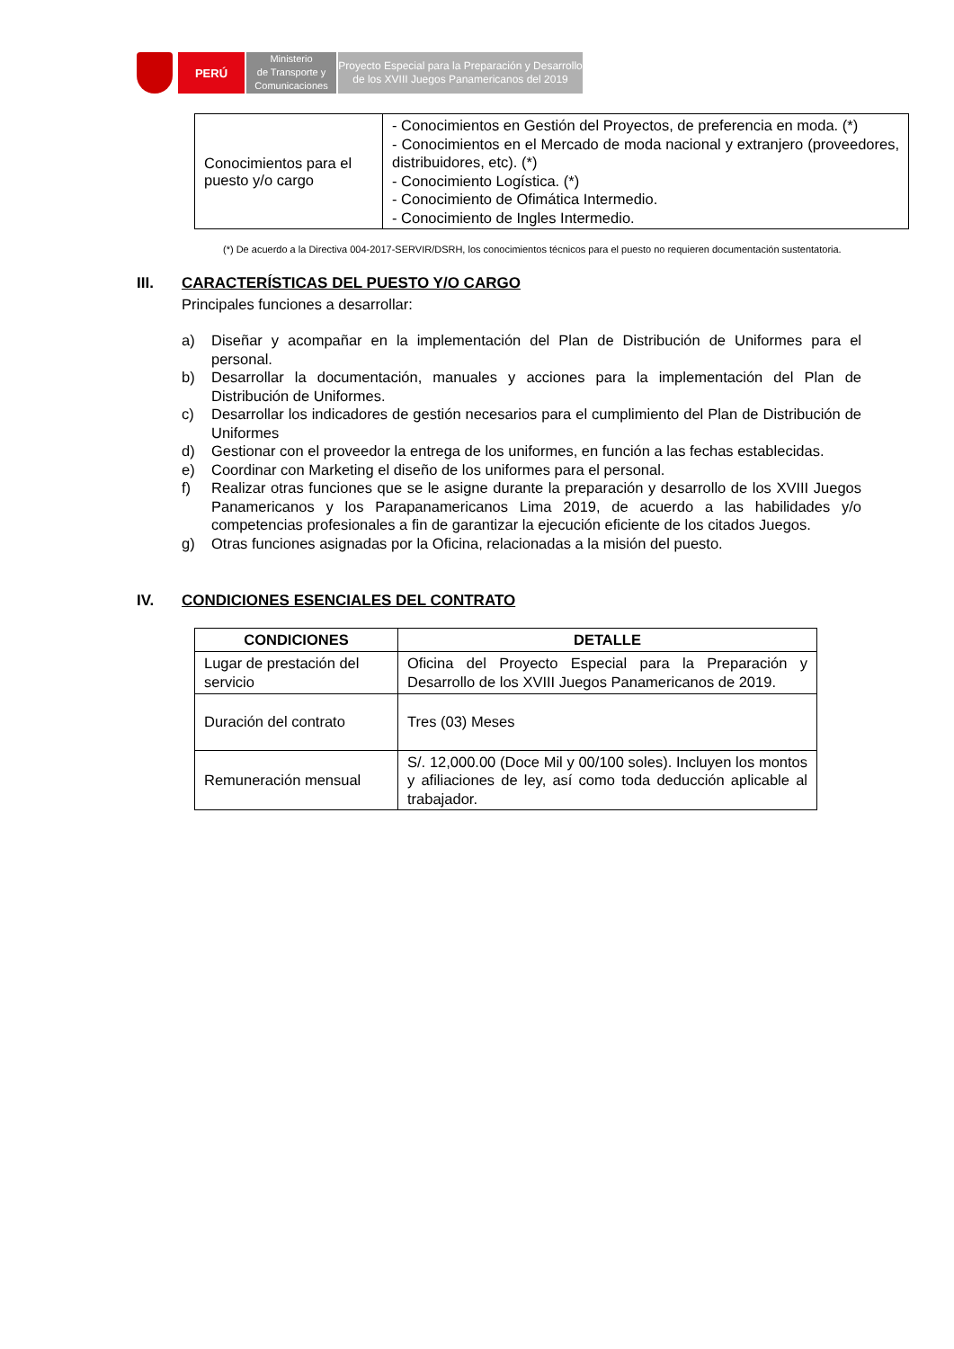PERÚ
Ministerio
de Transporte y
Comunicaciones
Proyecto Especial para la Preparación y Desarrollo
de los XVIII Juegos Panamericanos del 2019
| Conocimientos para el puesto y/o cargo | - Conocimientos en Gestión del Proyectos, de preferencia en moda. (*) - Conocimientos en el Mercado de moda nacional y extranjero (proveedores, distribuidores, etc). (*) - Conocimiento Logística. (*) - Conocimiento de Ofimática Intermedio. - Conocimiento de Ingles Intermedio. |
(*) De acuerdo a la Directiva 004-2017-SERVIR/DSRH, los conocimientos técnicos para el puesto no requieren documentación sustentatoria.
III. CARACTERÍSTICAS DEL PUESTO Y/O CARGO
Principales funciones a desarrollar:
a) Diseñar y acompañar en la implementación del Plan de Distribución de Uniformes para el personal.
b) Desarrollar la documentación, manuales y acciones para la implementación del Plan de Distribución de Uniformes.
c) Desarrollar los indicadores de gestión necesarios para el cumplimiento del Plan de Distribución de Uniformes
d) Gestionar con el proveedor la entrega de los uniformes, en función a las fechas establecidas.
e) Coordinar con Marketing el diseño de los uniformes para el personal.
f) Realizar otras funciones que se le asigne durante la preparación y desarrollo de los XVIII Juegos Panamericanos y los Parapanamericanos Lima 2019, de acuerdo a las habilidades y/o competencias profesionales a fin de garantizar la ejecución eficiente de los citados Juegos.
g) Otras funciones asignadas por la Oficina, relacionadas a la misión del puesto.
IV. CONDICIONES ESENCIALES DEL CONTRATO
| CONDICIONES | DETALLE |
| --- | --- |
| Lugar de prestación del servicio | Oficina del Proyecto Especial para la Preparación y Desarrollo de los XVIII Juegos Panamericanos de 2019. |
| Duración del contrato | Tres (03) Meses |
| Remuneración mensual | S/. 12,000.00 (Doce Mil y 00/100 soles). Incluyen los montos y afiliaciones de ley, así como toda deducción aplicable al trabajador. |